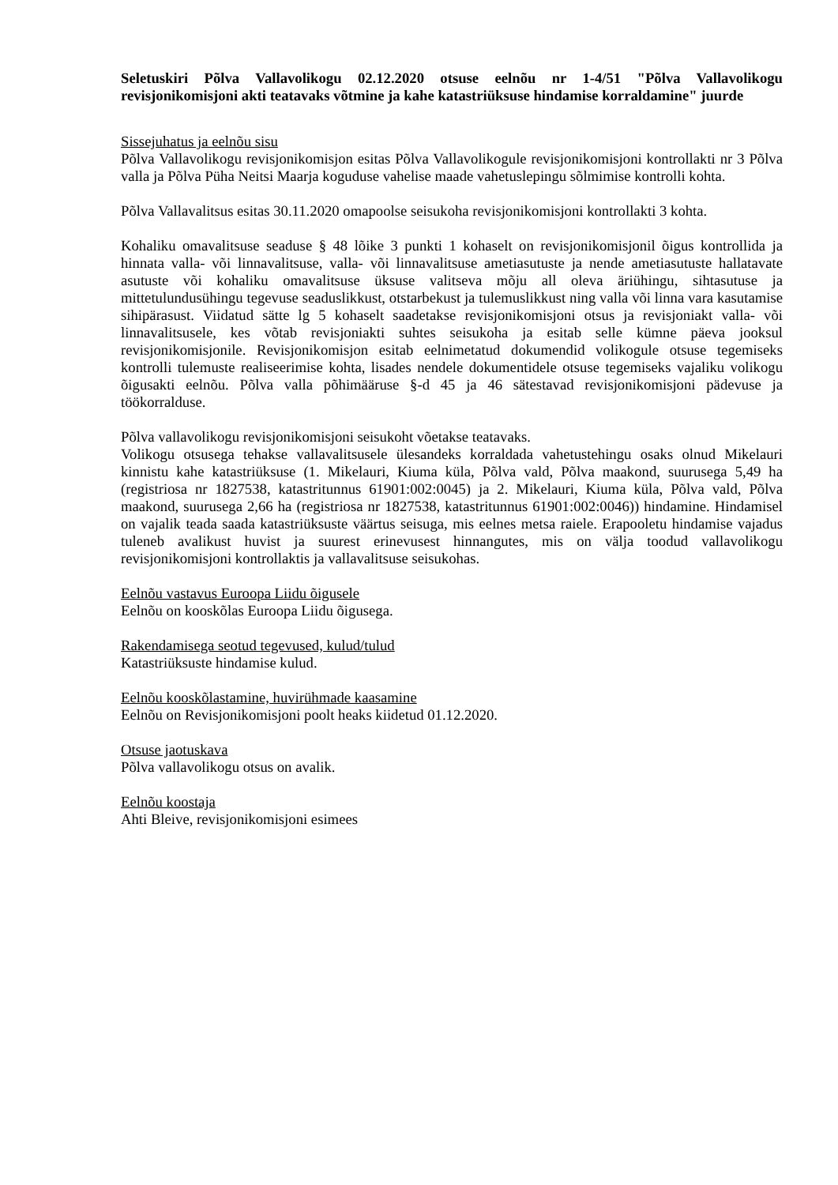Seletuskiri Põlva Vallavolikogu 02.12.2020 otsuse eelnõu nr 1-4/51 "Põlva Vallavolikogu revisjonikomisjoni akti teatavaks võtmine ja kahe katastriüksuse hindamise korraldamine" juurde
Sissejuhatus ja eelnõu sisu
Põlva Vallavolikogu revisjonikomisjon esitas Põlva Vallavolikogule revisjonikomisjoni kontrollakti nr 3 Põlva valla ja Põlva Püha Neitsi Maarja koguduse vahelise maade vahetuslepingu sõlmimise kontrolli kohta.
Põlva Vallavalitsus esitas 30.11.2020 omapoolse seisukoha revisjonikomisjoni kontrollakti 3 kohta.
Kohaliku omavalitsuse seaduse § 48 lõike 3 punkti 1 kohaselt on revisjonikomisjonil õigus kontrollida ja hinnata valla- või linnavalitsuse, valla- või linnavalitsuse ametiasutuste ja nende ametiasutuste hallatavate asutuste või kohaliku omavalitsuse üksuse valitseva mõju all oleva äriühingu, sihtasutuse ja mittetulundusühingu tegevuse seaduslikkust, otstarbekust ja tulemuslikkust ning valla või linna vara kasutamise sihipärasust. Viidatud sätte lg 5 kohaselt saadetakse revisjonikomisjoni otsus ja revisjoniakt valla- või linnavalitsusele, kes võtab revisjoniakti suhtes seisukoha ja esitab selle kümne päeva jooksul revisjonikomisjonile. Revisjonikomisjon esitab eelnimetatud dokumendid volikogule otsuse tegemiseks kontrolli tulemuste realiseerimise kohta, lisades nendele dokumentidele otsuse tegemiseks vajaliku volikogu õigusakti eelnõu. Põlva valla põhimääruse §-d 45 ja 46 sätestavad revisjonikomisjoni pädevuse ja töökorralduse.
Põlva vallavolikogu revisjonikomisjoni seisukoht võetakse teatavaks.
Volikogu otsusega tehakse vallavalitsusele ülesandeks korraldada vahetustehingu osaks olnud Mikelauri kinnistu kahe katastriüksuse (1. Mikelauri, Kiuma küla, Põlva vald, Põlva maakond, suurusega 5,49 ha (registriosa nr 1827538, katastritunnus 61901:002:0045) ja 2. Mikelauri, Kiuma küla, Põlva vald, Põlva maakond, suurusega 2,66 ha (registriosa nr 1827538, katastritunnus 61901:002:0046)) hindamine. Hindamisel on vajalik teada saada katastriüksuste väärtus seisuga, mis eelnes metsa raiele. Erapooletu hindamise vajadus tuleneb avalikust huvist ja suurest erinevusest hinnangutes, mis on välja toodud vallavolikogu revisjonikomisjoni kontrollaktis ja vallavalitsuse seisukohas.
Eelnõu vastavus Euroopa Liidu õigusele
Eelnõu on kooskõlas Euroopa Liidu õigusega.
Rakendamisega seotud tegevused, kulud/tulud
Katastriüksuste hindamise kulud.
Eelnõu kooskõlastamine, huvirühmade kaasamine
Eelnõu on Revisjonikomisjoni poolt heaks kiidetud 01.12.2020.
Otsuse jaotuskava
Põlva vallavolikogu otsus on avalik.
Eelnõu koostaja
Ahti Bleive, revisjonikomisjoni esimees